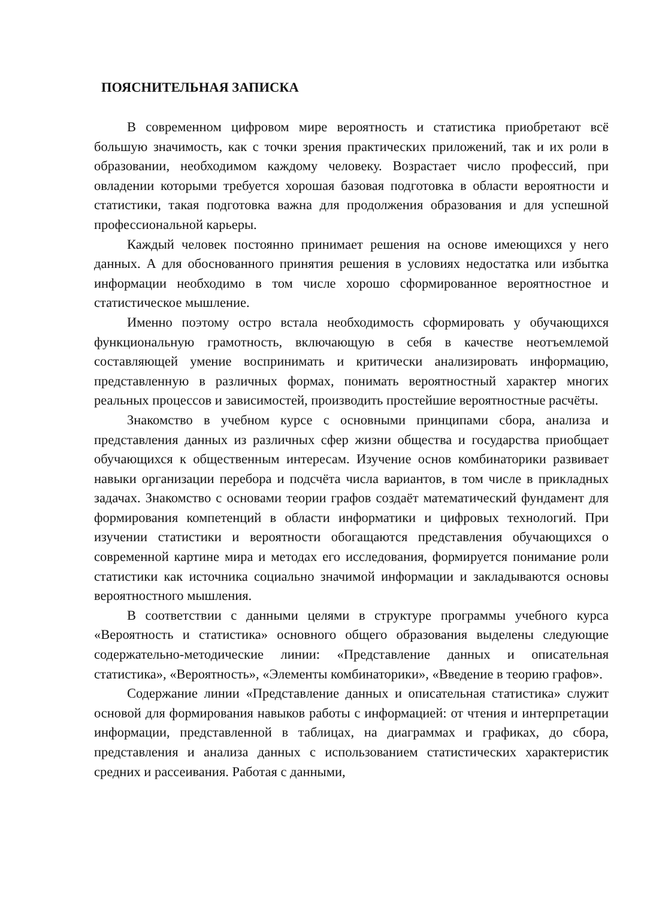ПОЯСНИТЕЛЬНАЯ ЗАПИСКА
В современном цифровом мире вероятность и статистика приобретают всё большую значимость, как с точки зрения практических приложений, так и их роли в образовании, необходимом каждому человеку. Возрастает число профессий, при овладении которыми требуется хорошая базовая подготовка в области вероятности и статистики, такая подготовка важна для продолжения образования и для успешной профессиональной карьеры.
Каждый человек постоянно принимает решения на основе имеющихся у него данных. А для обоснованного принятия решения в условиях недостатка или избытка информации необходимо в том числе хорошо сформированное вероятностное и статистическое мышление.
Именно поэтому остро встала необходимость сформировать у обучающихся функциональную грамотность, включающую в себя в качестве неотъемлемой составляющей умение воспринимать и критически анализировать информацию, представленную в различных формах, понимать вероятностный характер многих реальных процессов и зависимостей, производить простейшие вероятностные расчёты.
Знакомство в учебном курсе с основными принципами сбора, анализа и представления данных из различных сфер жизни общества и государства приобщает обучающихся к общественным интересам. Изучение основ комбинаторики развивает навыки организации перебора и подсчёта числа вариантов, в том числе в прикладных задачах. Знакомство с основами теории графов создаёт математический фундамент для формирования компетенций в области информатики и цифровых технологий. При изучении статистики и вероятности обогащаются представления обучающихся о современной картине мира и методах его исследования, формируется понимание роли статистики как источника социально значимой информации и закладываются основы вероятностного мышления.
В соответствии с данными целями в структуре программы учебного курса «Вероятность и статистика» основного общего образования выделены следующие содержательно-методические линии: «Представление данных и описательная статистика», «Вероятность», «Элементы комбинаторики», «Введение в теорию графов».
Содержание линии «Представление данных и описательная статистика» служит основой для формирования навыков работы с информацией: от чтения и интерпретации информации, представленной в таблицах, на диаграммах и графиках, до сбора, представления и анализа данных с использованием статистических характеристик средних и рассеивания. Работая с данными,